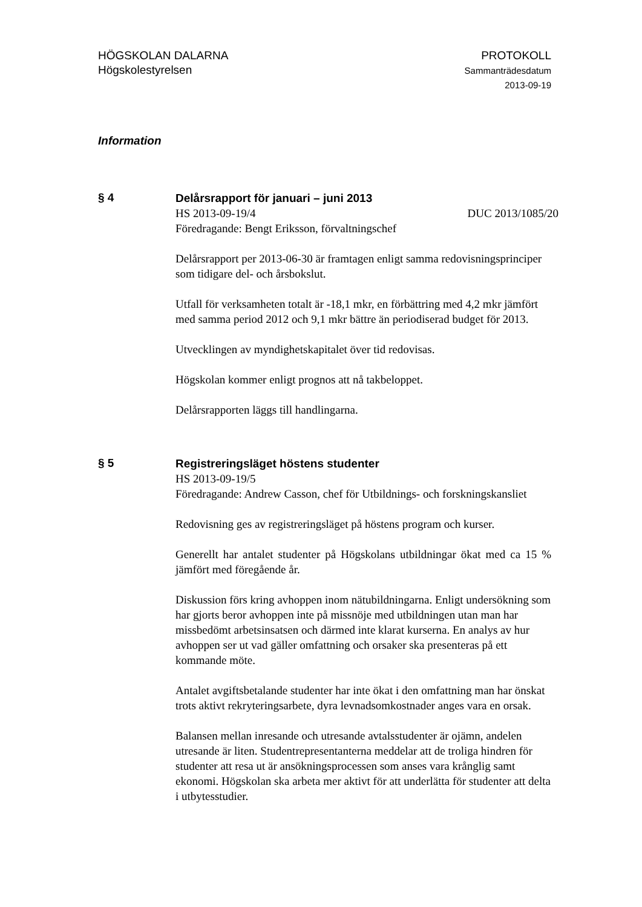HÖGSKOLAN DALARNA
Högskolestyrelsen
PROTOKOLL
Sammanträdesdatum
2013-09-19
Information
§ 4
Delårsrapport för januari – juni 2013
HS 2013-09-19/4 DUC 2013/1085/20
Föredragande: Bengt Eriksson, förvaltningschef
Delårsrapport per 2013-06-30 är framtagen enligt samma redovisningsprinciper som tidigare del- och årsbokslut.
Utfall för verksamheten totalt är -18,1 mkr, en förbättring med 4,2 mkr jämfört med samma period 2012 och 9,1 mkr bättre än periodiserad budget för 2013.
Utvecklingen av myndighetskapitalet över tid redovisas.
Högskolan kommer enligt prognos att nå takbeloppet.
Delårsrapporten läggs till handlingarna.
§ 5
Registreringsläget höstens studenter
HS 2013-09-19/5
Föredragande: Andrew Casson, chef för Utbildnings- och forskningskansliet
Redovisning ges av registreringsläget på höstens program och kurser.
Generellt har antalet studenter på Högskolans utbildningar ökat med ca 15 % jämfört med föregående år.
Diskussion förs kring avhoppen inom nätubildningarna. Enligt undersökning som har gjorts beror avhoppen inte på missnöje med utbildningen utan man har missbedömt arbetsinsatsen och därmed inte klarat kurserna. En analys av hur avhoppen ser ut vad gäller omfattning och orsaker ska presenteras på ett kommande möte.
Antalet avgiftsbetalande studenter har inte ökat i den omfattning man har önskat trots aktivt rekryteringsarbete, dyra levnadsomkostnader anges vara en orsak.
Balansen mellan inresande och utresande avtalsstudenter är ojämn, andelen utresande är liten. Studentrepresentanterna meddelar att de troliga hindren för studenter att resa ut är ansökningsprocessen som anses vara krånglig samt ekonomi. Högskolan ska arbeta mer aktivt för att underlätta för studenter att delta i utbytesstudier.